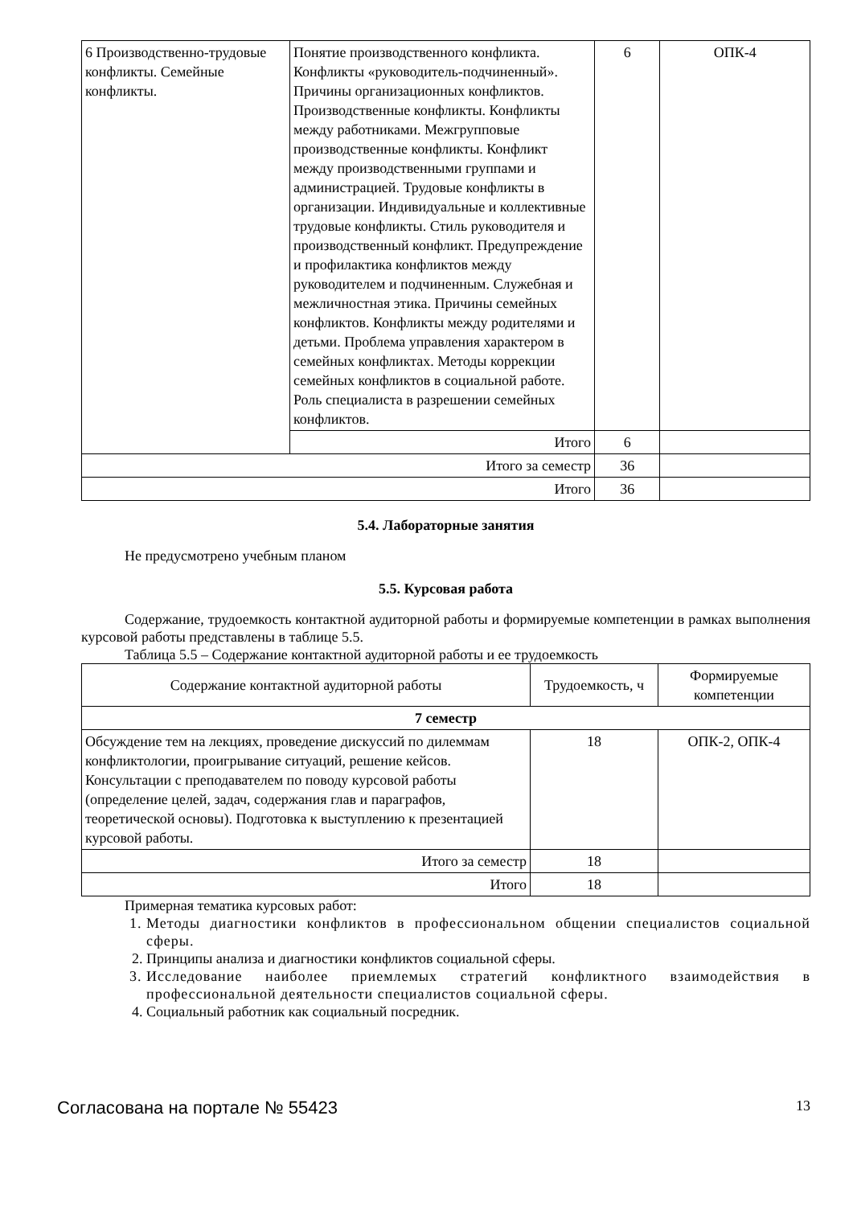| 6 Производственно-трудовые конфликты. Семейные конфликты. | Понятие производственного конфликта. Конфликты «руководитель-подчиненный». Причины организационных конфликтов. Производственные конфликты. Конфликты между работниками. Межгрупповые производственные конфликты. Конфликт между производственными группами и администрацией. Трудовые конфликты в организации. Индивидуальные и коллективные трудовые конфликты. Стиль руководителя и производственный конфликт. Предупреждение и профилактика конфликтов между руководителем и подчиненным. Служебная и межличностная этика. Причины семейных конфликтов. Конфликты между родителями и детьми. Проблема управления характером в семейных конфликтах. Методы коррекции семейных конфликтов в социальной работе. Роль специалиста в разрешении семейных конфликтов. | 6 | ОПК-4 |
| | Итого | 6 | |
| Итого за семестр | | 36 | |
| Итого | | 36 | |
5.4. Лабораторные занятия
Не предусмотрено учебным планом
5.5. Курсовая работа
Содержание, трудоемкость контактной аудиторной работы и формируемые компетенции в рамках выполнения курсовой работы представлены в таблице 5.5.
Таблица 5.5 – Содержание контактной аудиторной работы и ее трудоемкость
| Содержание контактной аудиторной работы | Трудоемкость, ч | Формируемые компетенции |
| --- | --- | --- |
| 7 семестр | | |
| Обсуждение тем на лекциях, проведение дискуссий по дилеммам конфликтологии, проигрывание ситуаций, решение кейсов. Консультации с преподавателем по поводу курсовой работы (определение целей, задач, содержания глав и параграфов, теоретической основы). Подготовка к выступлению к презентацией курсовой работы. | 18 | ОПК-2, ОПК-4 |
| Итого за семестр | 18 | |
| Итого | 18 | |
Примерная тематика курсовых работ:
1. Методы диагностики конфликтов в профессиональном общении специалистов социальной сферы.
2. Принципы анализа и диагностики конфликтов социальной сферы.
3. Исследование наиболее приемлемых стратегий конфликтного взаимодействия в профессиональной деятельности специалистов социальной сферы.
4. Социальный работник как социальный посредник.
Согласована на портале № 55423 13